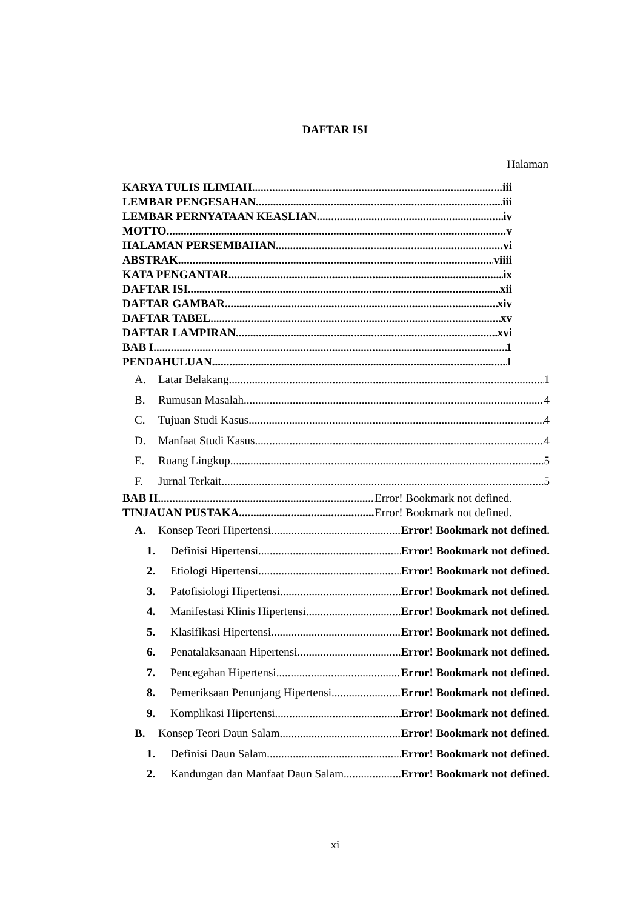DAFTAR ISI
Halaman
KARYA TULIS ILIMIAH iii
LEMBAR PENGESAHAN iii
LEMBAR PERNYATAAN KEASLIAN iv
MOTTO. v
HALAMAN PERSEMBAHAN vi
ABSTRAK viiii
KATA PENGANTAR ix
DAFTAR ISI xii
DAFTAR GAMBAR xiv
DAFTAR TABEL xv
DAFTAR LAMPIRAN xvi
BAB I 1
PENDAHULUAN 1
A. Latar Belakang 1
B. Rumusan Masalah 4
C. Tujuan Studi Kasus 4
D. Manfaat Studi Kasus 4
E. Ruang Lingkup 5
F. Jurnal Terkait 5
BAB II Error! Bookmark not defined.
TINJAUAN PUSTAKA Error! Bookmark not defined.
A. Konsep Teori Hipertensi Error! Bookmark not defined.
1. Definisi Hipertensi Error! Bookmark not defined.
2. Etiologi Hipertensi Error! Bookmark not defined.
3. Patofisiologi Hipertensi Error! Bookmark not defined.
4. Manifestasi Klinis Hipertensi Error! Bookmark not defined.
5. Klasifikasi Hipertensi Error! Bookmark not defined.
6. Penatalaksanaan Hipertensi Error! Bookmark not defined.
7. Pencegahan Hipertensi Error! Bookmark not defined.
8. Pemeriksaan Penunjang Hipertensi Error! Bookmark not defined.
9. Komplikasi Hipertensi Error! Bookmark not defined.
B. Konsep Teori Daun Salam Error! Bookmark not defined.
1. Definisi Daun Salam Error! Bookmark not defined.
2. Kandungan dan Manfaat Daun Salam Error! Bookmark not defined.
xi